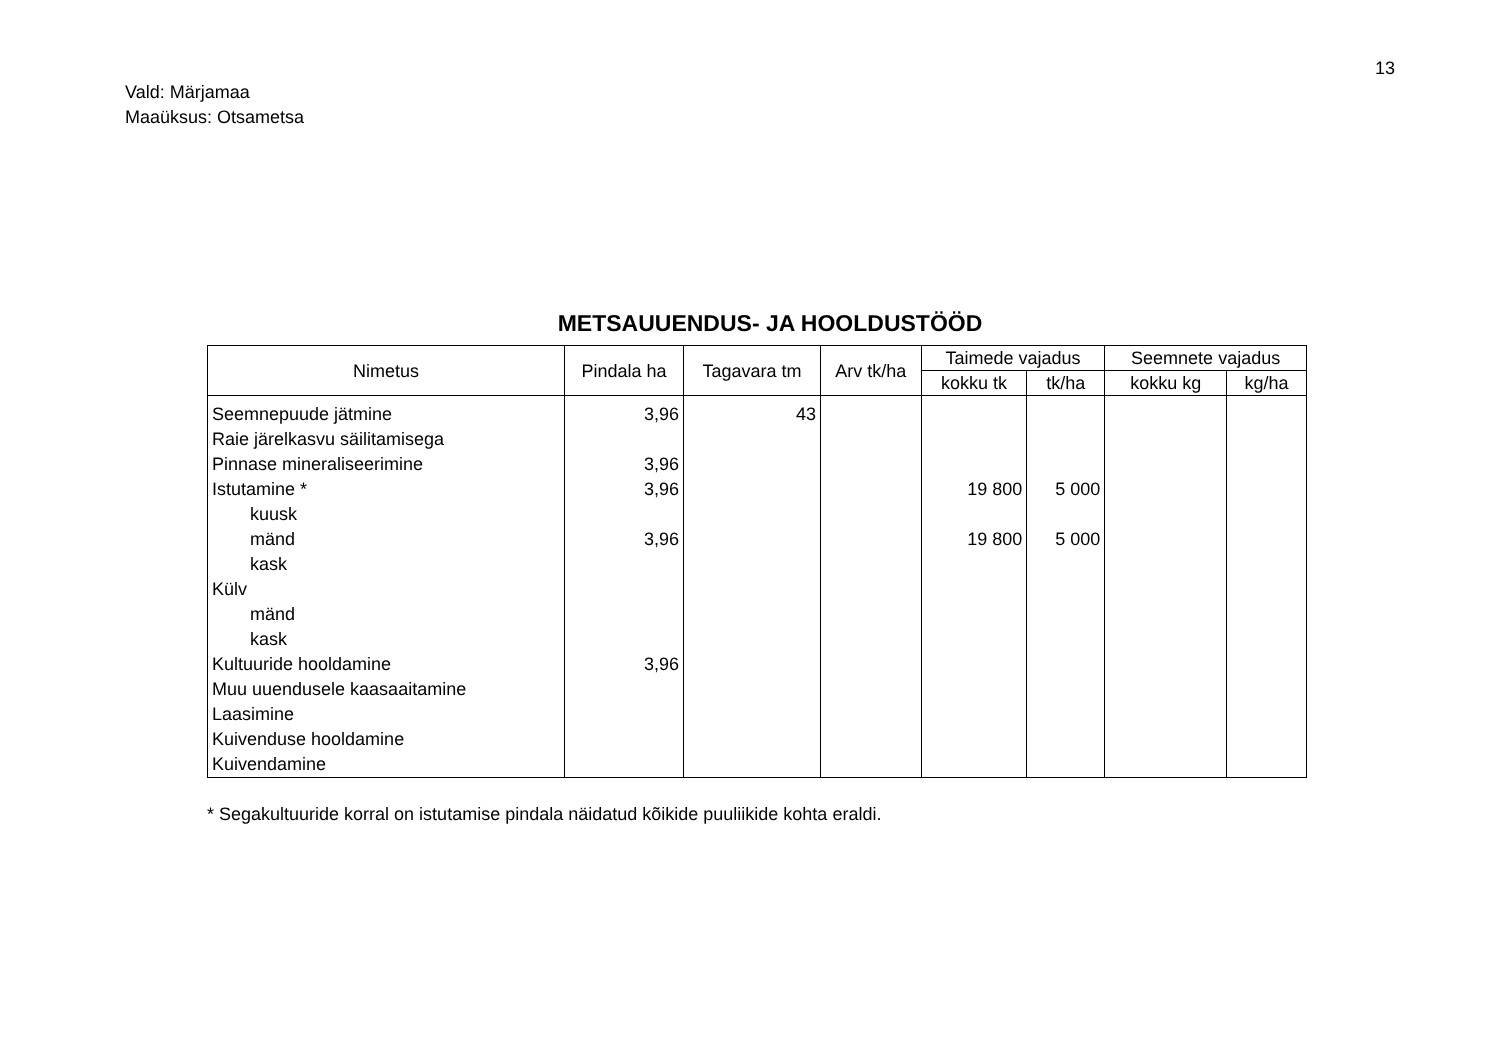13
Vald: Märjamaa
Maaüksus: Otsametsa
METSAUUENDUS- JA HOOLDUSTÖÖD
| Nimetus | Pindala ha | Tagavara tm | Arv tk/ha | Taimede vajadus | | Seemnete vajadus | |
| --- | --- | --- | --- | --- | --- | --- | --- |
| | | | | kokku tk | tk/ha | kokku kg | kg/ha |
| Seemnepuude jätmine | 3,96 | 43 | | | | | |
| Raie järelkasvu säilitamisega | | | | | | | |
| Pinnase mineraliseerimine | 3,96 | | | | | | |
| Istutamine * | 3,96 | | | 19 800 | 5 000 | | |
| kuusk | | | | | | | |
| mänd | 3,96 | | | 19 800 | 5 000 | | |
| kask | | | | | | | |
| Külv | | | | | | | |
| mänd | | | | | | | |
| kask | | | | | | | |
| Kultuuride hooldamine | 3,96 | | | | | | |
| Muu uuendusele kaasaaitamine | | | | | | | |
| Laasimine | | | | | | | |
| Kuivenduse hooldamine | | | | | | | |
| Kuivendamine | | | | | | | |
* Segakultuuride korral on istutamise pindala näidatud kõikide puuliikide kohta eraldi.